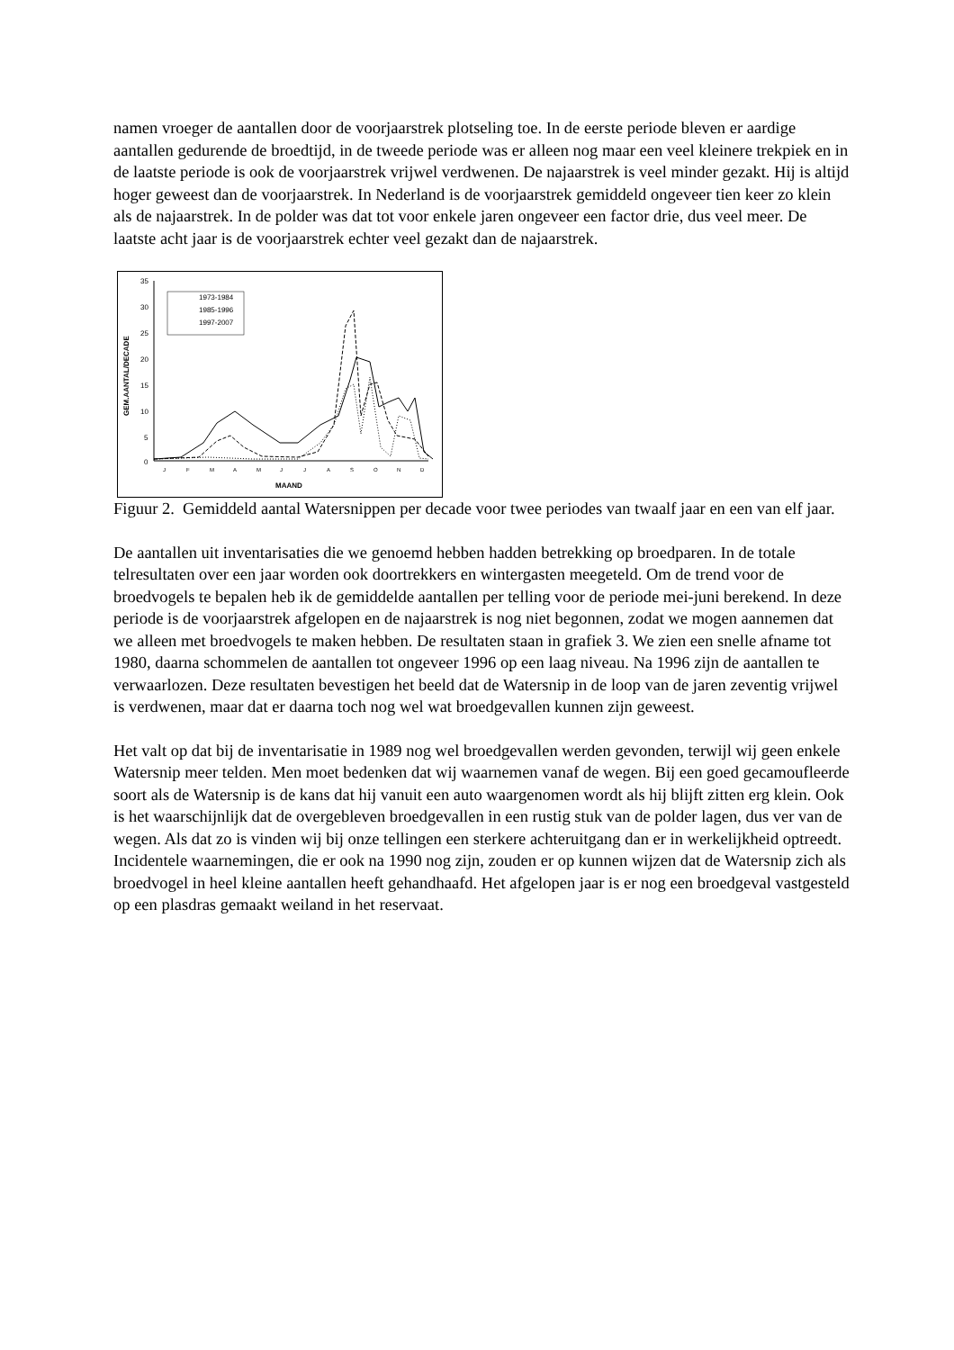namen vroeger de aantallen door de voorjaarstrek plotseling toe. In de eerste periode bleven er aardige aantallen gedurende de broedtijd, in de tweede periode was er alleen nog maar een veel kleinere trekpiek en in de laatste periode is ook de voorjaarstrek vrijwel verdwenen. De najaarstrek is veel minder gezakt. Hij is altijd hoger geweest dan de voorjaarstrek. In Nederland is de voorjaarstrek gemiddeld ongeveer tien keer zo klein als de najaarstrek. In de polder was dat tot voor enkele jaren ongeveer een factor drie, dus veel meer. De laatste acht jaar is de voorjaarstrek echter veel gezakt dan de najaarstrek.
35
30
25
20
15
10
5
0
GEM.AANTAL/DECADE
J
F
M
A
M
J
J
A
S
O
N
D
MAAND
1973-1984
1985-1996
1997-2007
Figuur 2. Gemiddeld aantal Watersnippen per decade voor twee periodes van twaalf jaar en een van elf jaar.
De aantallen uit inventarisaties die we genoemd hebben hadden betrekking op broedparen. In de totale telresultaten over een jaar worden ook doortrekkers en wintergasten meegeteld. Om de trend voor de broedvogels te bepalen heb ik de gemiddelde aantallen per telling voor de periode mei-juni berekend. In deze periode is de voorjaarstrek afgelopen en de najaarstrek is nog niet begonnen, zodat we mogen aannemen dat we alleen met broedvogels te maken hebben. De resultaten staan in grafiek 3. We zien een snelle afname tot 1980, daarna schommelen de aantallen tot ongeveer 1996 op een laag niveau. Na 1996 zijn de aantallen te verwaarlozen. Deze resultaten bevestigen het beeld dat de Watersnip in de loop van de jaren zeventig vrijwel is verdwenen, maar dat er daarna toch nog wel wat broedgevallen kunnen zijn geweest.
Het valt op dat bij de inventarisatie in 1989 nog wel broedgevallen werden gevonden, terwijl wij geen enkele Watersnip meer telden. Men moet bedenken dat wij waarnemen vanaf de wegen. Bij een goed gecamoufleerde soort als de Watersnip is de kans dat hij vanuit een auto waargenomen wordt als hij blijft zitten erg klein. Ook is het waarschijnlijk dat de overgebleven broedgevallen in een rustig stuk van de polder lagen, dus ver van de wegen. Als dat zo is vinden wij bij onze tellingen een sterkere achteruitgang dan er in werkelijkheid optreedt. Incidentele waarnemingen, die er ook na 1990 nog zijn, zouden er op kunnen wijzen dat de Watersnip zich als broedvogel in heel kleine aantallen heeft gehandhaafd. Het afgelopen jaar is er nog een broedgeval vastgesteld op een plasdras gemaakt weiland in het reservaat.